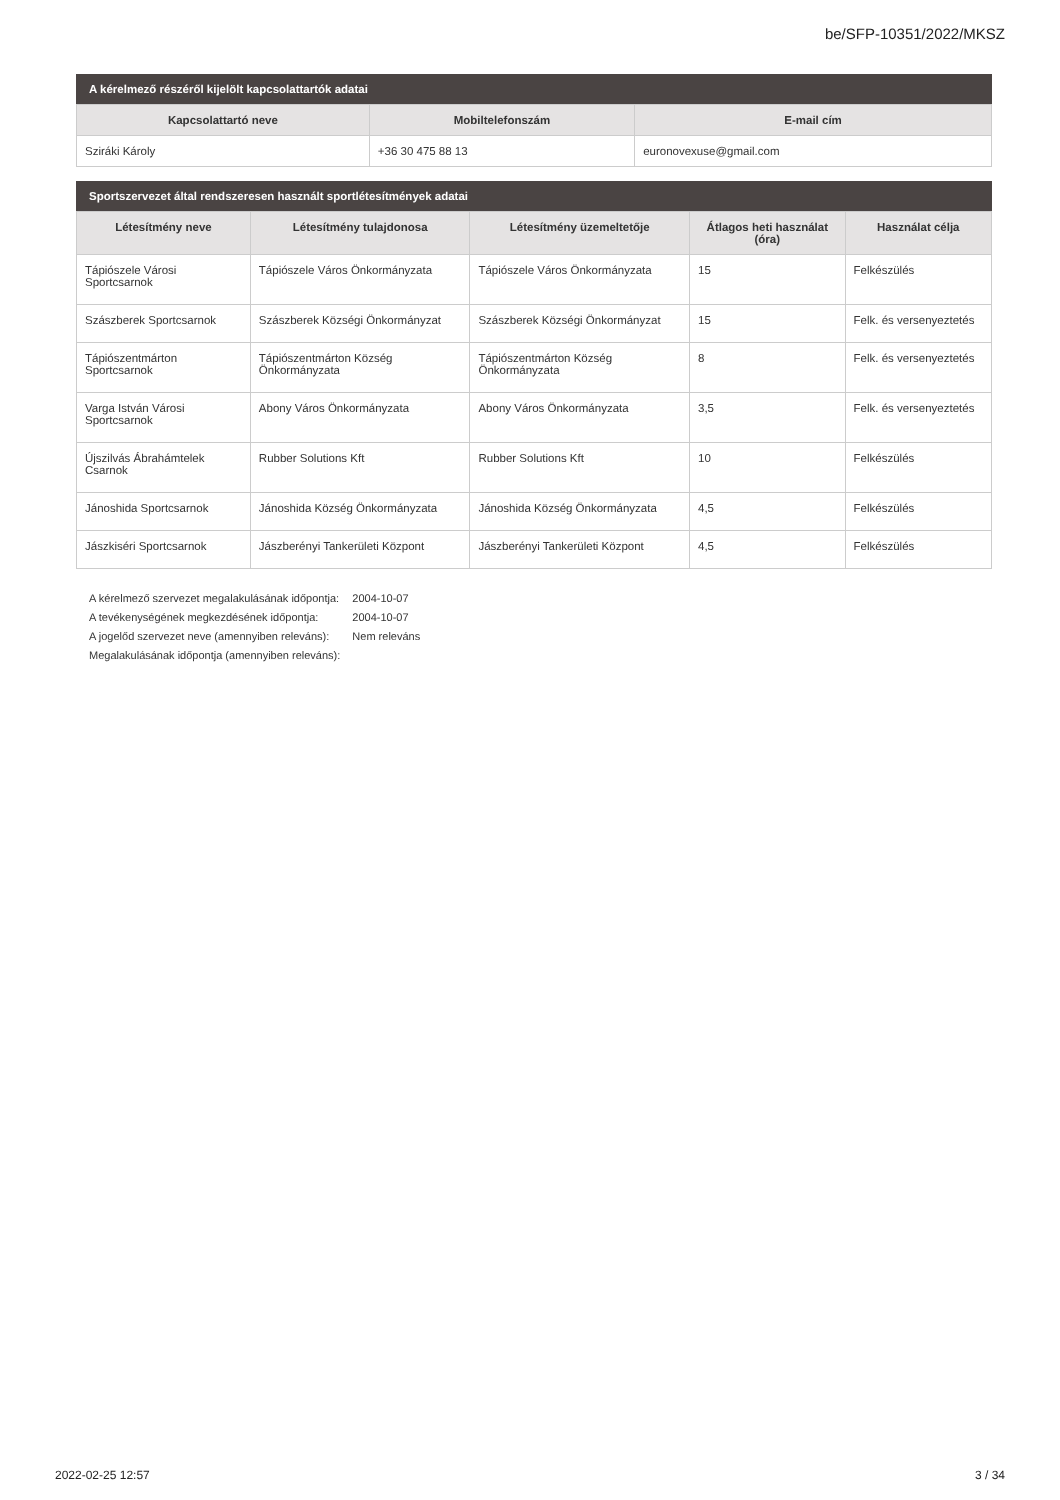be/SFP-10351/2022/MKSZ
A kérelmező részéről kijelölt kapcsolattartók adatai
| Kapcsolattartó neve | Mobiltelefonszám | E-mail cím |
| --- | --- | --- |
| Sziráki Károly | +36 30 475 88 13 | euronovexuse@gmail.com |
Sportszervezet által rendszeresen használt sportlétesítmények adatai
| Létesítmény neve | Létesítmény tulajdonosa | Létesítmény üzemeltetője | Átlagos heti használat (óra) | Használat célja |
| --- | --- | --- | --- | --- |
| Tápiószele Városi Sportcsarnok | Tápiószele Város Önkormányzata | Tápiószele Város Önkormányzata | 15 | Felkészülés |
| Szászberek Sportcsarnok | Szászberek Községi Önkormányzat | Szászberek Községi Önkormányzat | 15 | Felk. és versenyeztetés |
| Tápiószentmárton Sportcsarnok | Tápiószentmárton Község Önkormányzata | Tápiószentmárton Község Önkormányzata | 8 | Felk. és versenyeztetés |
| Varga István Városi Sportcsarnok | Abony Város Önkormányzata | Abony Város Önkormányzata | 3,5 | Felk. és versenyeztetés |
| Újszilvás Ábrahámtelek Csarnok | Rubber Solutions Kft | Rubber Solutions Kft | 10 | Felkészülés |
| Jánoshida Sportcsarnok | Jánoshida Község Önkormányzata | Jánoshida Község Önkormányzata | 4,5 | Felkészülés |
| Jászkiséri Sportcsarnok | Jászberényi Tankerületi Központ | Jászberényi Tankerületi Központ | 4,5 | Felkészülés |
| A kérelmező szervezet megalakulásának időpontja: | 2004-10-07 |
| A tevékenységének megkezdésének időpontja: | 2004-10-07 |
| A jogelőd szervezet neve (amennyiben releváns): | Nem releváns |
| Megalakulásának időpontja (amennyiben releváns): | |
2022-02-25 12:57 3 / 34